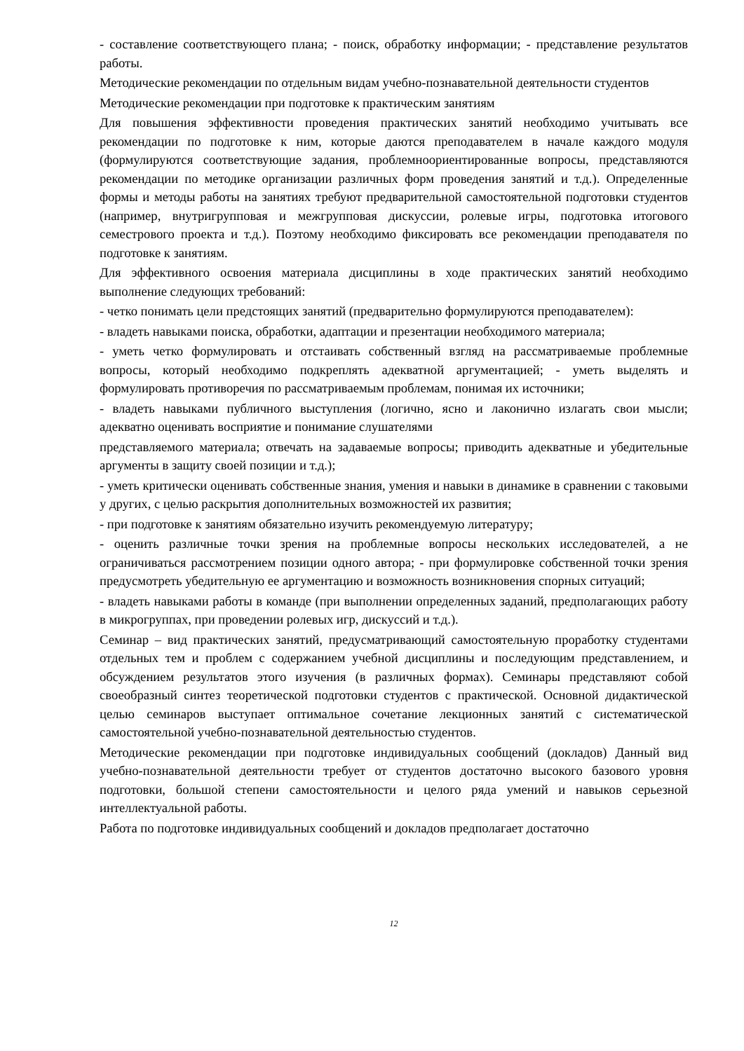- составление соответствующего плана; - поиск, обработку информации; - представление результатов работы.
Методические рекомендации по отдельным видам учебно-познавательной деятельности студентов
Методические рекомендации при подготовке к практическим занятиям
Для повышения эффективности проведения практических занятий необходимо учитывать все рекомендации по подготовке к ним, которые даются преподавателем в начале каждого модуля (формулируются соответствующие задания, проблемноориентированные вопросы, представляются рекомендации по методике организации различных форм проведения занятий и т.д.). Определенные формы и методы работы на занятиях требуют предварительной самостоятельной подготовки студентов (например, внутригрупповая и межгрупповая дискуссии, ролевые игры, подготовка итогового семестрового проекта и т.д.). Поэтому необходимо фиксировать все рекомендации преподавателя по подготовке к занятиям.
Для эффективного освоения материала дисциплины в ходе практических занятий необходимо выполнение следующих требований:
- четко понимать цели предстоящих занятий (предварительно формулируются преподавателем):
- владеть навыками поиска, обработки, адаптации и презентации необходимого материала;
- уметь четко формулировать и отстаивать собственный взгляд на рассматриваемые проблемные вопросы, который необходимо подкреплять адекватной аргументацией; - уметь выделять и формулировать противоречия по рассматриваемым проблемам, понимая их источники;
- владеть навыками публичного выступления (логично, ясно и лаконично излагать свои мысли; адекватно оценивать восприятие и понимание слушателями
представляемого материала; отвечать на задаваемые вопросы; приводить адекватные и убедительные аргументы в защиту своей позиции и т.д.);
- уметь критически оценивать собственные знания, умения и навыки в динамике в сравнении с таковыми у других, с целью раскрытия дополнительных возможностей их развития;
- при подготовке к занятиям обязательно изучить рекомендуемую литературу;
- оценить различные точки зрения на проблемные вопросы нескольких исследователей, а не ограничиваться рассмотрением позиции одного автора; - при формулировке собственной точки зрения предусмотреть убедительную ее аргументацию и возможность возникновения спорных ситуаций;
- владеть навыками работы в команде (при выполнении определенных заданий, предполагающих работу в микрогруппах, при проведении ролевых игр, дискуссий и т.д.).
Семинар – вид практических занятий, предусматривающий самостоятельную проработку студентами отдельных тем и проблем с содержанием учебной дисциплины и последующим представлением, и обсуждением результатов этого изучения (в различных формах). Семинары представляют собой своеобразный синтез теоретической подготовки студентов с практической. Основной дидактической целью семинаров выступает оптимальное сочетание лекционных занятий с систематической самостоятельной учебно-познавательной деятельностью студентов.
Методические рекомендации при подготовке индивидуальных сообщений (докладов) Данный вид учебно-познавательной деятельности требует от студентов достаточно высокого базового уровня подготовки, большой степени самостоятельности и целого ряда умений и навыков серьезной интеллектуальной работы.
Работа по подготовке индивидуальных сообщений и докладов предполагает достаточно
12